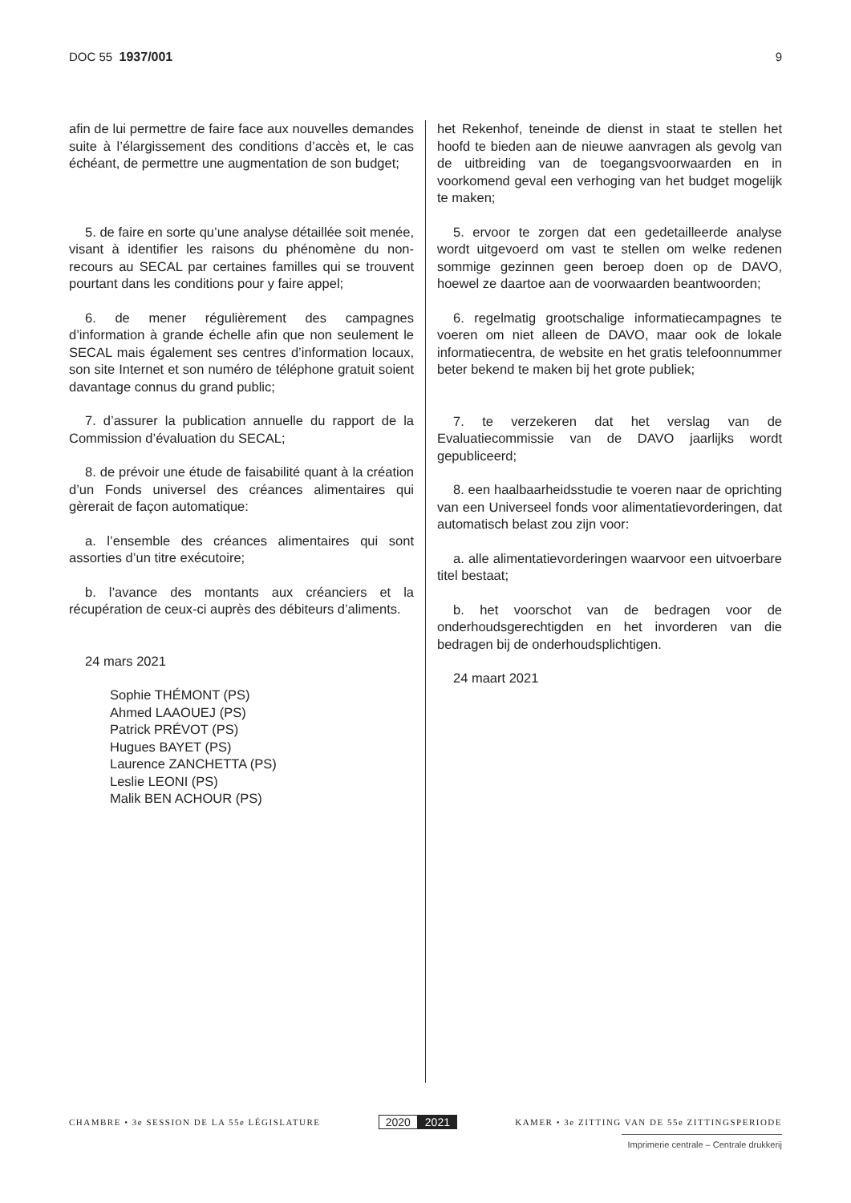DOC 55 1937/001 9
afin de lui permettre de faire face aux nouvelles demandes suite à l’élargissement des conditions d’accès et, le cas échéant, de permettre une augmentation de son budget;
5. de faire en sorte qu’une analyse détaillée soit menée, visant à identifier les raisons du phénomène du non-recours au SECAL par certaines familles qui se trouvent pourtant dans les conditions pour y faire appel;
6. de mener régulièrement des campagnes d’information à grande échelle afin que non seulement le SECAL mais également ses centres d’information locaux, son site Internet et son numéro de téléphone gratuit soient davantage connus du grand public;
7. d’assurer la publication annuelle du rapport de la Commission d’évaluation du SECAL;
8. de prévoir une étude de faisabilité quant à la création d’un Fonds universel des créances alimentaires qui gèrerait de façon automatique:
a. l’ensemble des créances alimentaires qui sont assorties d’un titre exécutoire;
b. l’avance des montants aux créanciers et la récupération de ceux-ci auprès des débiteurs d’aliments.
24 mars 2021
Sophie THÉMONT (PS)
Ahmed LAAOUEJ (PS)
Patrick PRÉVOT (PS)
Hugues BAYET (PS)
Laurence ZANCHETTA (PS)
Leslie LEONI (PS)
Malik BEN ACHOUR (PS)
het Rekenhof, teneinde de dienst in staat te stellen het hoofd te bieden aan de nieuwe aanvragen als gevolg van de uitbreiding van de toegangsvoorwaarden en in voorkomend geval een verhoging van het budget mogelijk te maken;
5. ervoor te zorgen dat een gedetailleerde analyse wordt uitgevoerd om vast te stellen om welke redenen sommige gezinnen geen beroep doen op de DAVO, hoewel ze daartoe aan de voorwaarden beantwoorden;
6. regelmatig grootschalige informatiecampagnes te voeren om niet alleen de DAVO, maar ook de lokale informatiecentra, de website en het gratis telefoonnummer beter bekend te maken bij het grote publiek;
7. te verzekeren dat het verslag van de Evaluatiecommissie van de DAVO jaarlijks wordt gepubliceerd;
8. een haalbaarheidsstudie te voeren naar de oprichting van een Universeel fonds voor alimentatievorderingen, dat automatisch belast zou zijn voor:
a. alle alimentatievorderingen waarvoor een uitvoerbare titel bestaat;
b. het voorschot van de bedragen voor de onderhoudsgerechtigden en het invorderen van die bedragen bij de onderhoudsplichtigen.
24 maart 2021
CHAMBRE • 3e SESSION DE LA 55e LÉGISLATURE
2020 2021
KAMER • 3e ZITTING VAN DE 55e ZITTINGSPERIODE
Imprimerie centrale – Centrale drukkerij